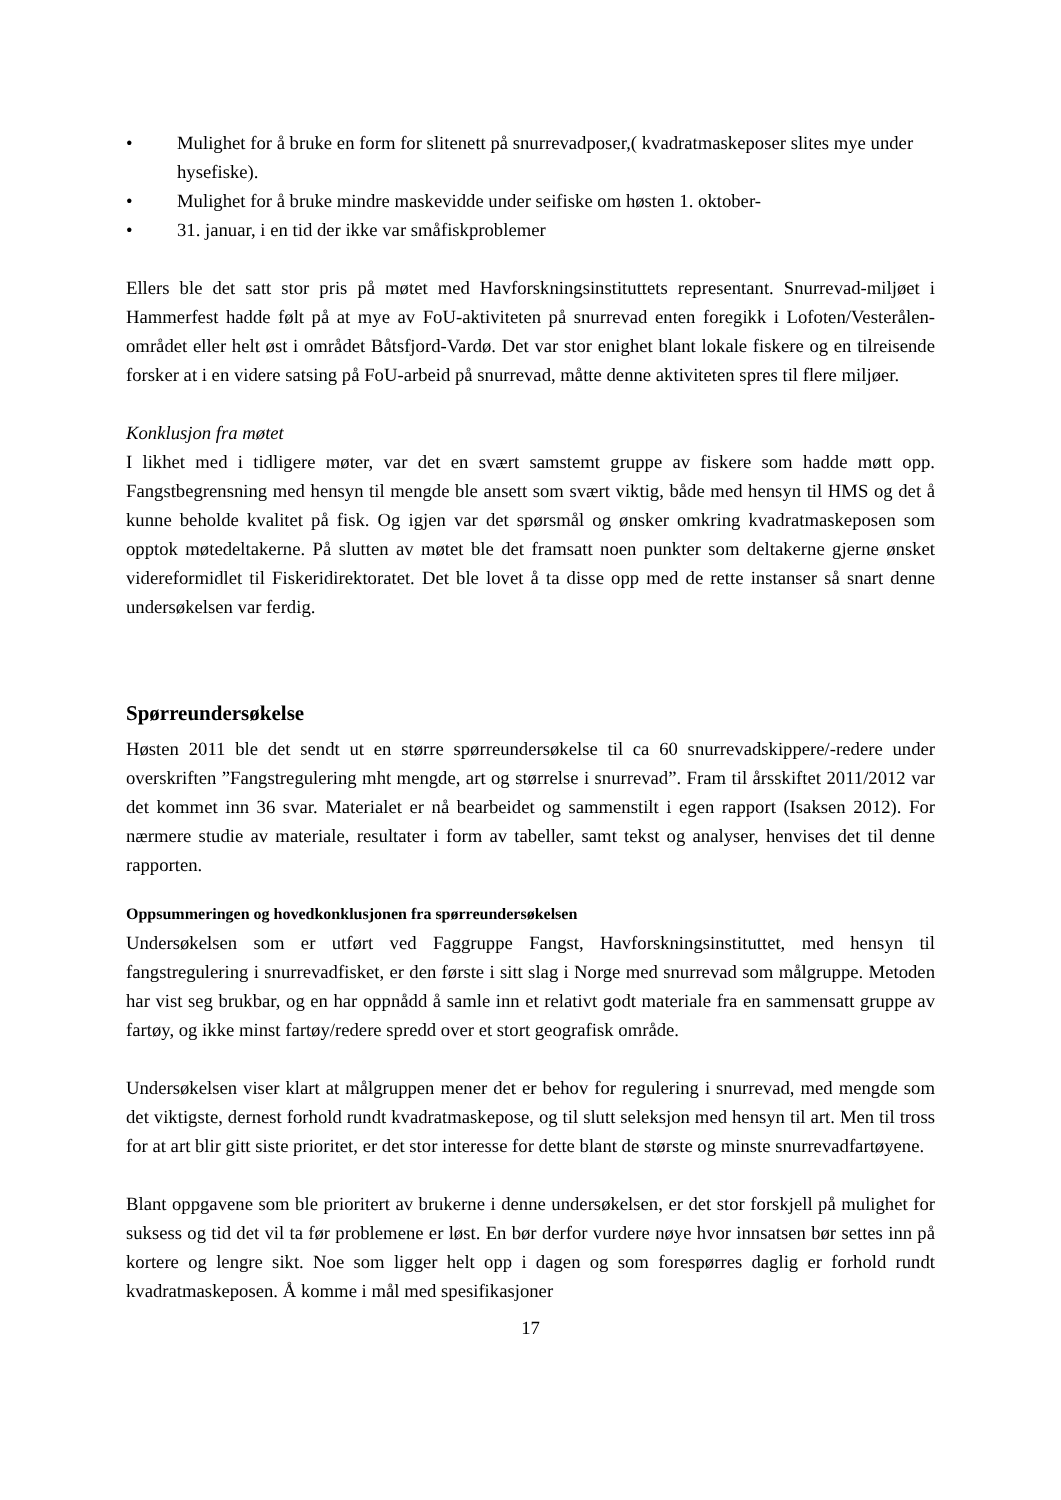• Mulighet for å bruke en form for slitenett på snurrevadposer,( kvadratmaskeposer slites mye under hysefiske).
• Mulighet for å bruke mindre maskevidde under seifiske om høsten 1. oktober-
• 31. januar, i en tid der ikke var småfiskproblemer
Ellers ble det satt stor pris på møtet med Havforskningsinstituttets representant. Snurrevad-miljøet i Hammerfest hadde følt på at mye av FoU-aktiviteten på snurrevad enten foregikk i Lofoten/Vesterålen-området eller helt øst i området Båtsfjord-Vardø. Det var stor enighet blant lokale fiskere og en tilreisende forsker at i en videre satsing på FoU-arbeid på snurrevad, måtte denne aktiviteten spres til flere miljøer.
Konklusjon fra møtet
I likhet med i tidligere møter, var det en svært samstemt gruppe av fiskere som hadde møtt opp. Fangstbegrensning med hensyn til mengde ble ansett som svært viktig, både med hensyn til HMS og det å kunne beholde kvalitet på fisk. Og igjen var det spørsmål og ønsker omkring kvadratmaskeposen som opptok møtedeltakerne. På slutten av møtet ble det framsatt noen punkter som deltakerne gjerne ønsket videreformidlet til Fiskeridirektoratet. Det ble lovet å ta disse opp med de rette instanser så snart denne undersøkelsen var ferdig.
Spørreundersøkelse
Høsten 2011 ble det sendt ut en større spørreundersøkelse til ca 60 snurrevadskippere/-redere under overskriften ”Fangstregulering mht mengde, art og størrelse i snurrevad”. Fram til årsskiftet 2011/2012 var det kommet inn 36 svar. Materialet er nå bearbeidet og sammenstilt i egen rapport (Isaksen 2012). For nærmere studie av materiale, resultater i form av tabeller, samt tekst og analyser, henvises det til denne rapporten.
Oppsummeringen og hovedkonklusjonen fra spørreundersøkelsen
Undersøkelsen som er utført ved Faggruppe Fangst, Havforskningsinstituttet, med hensyn til fangstregulering i snurrevadfisket, er den første i sitt slag i Norge med snurrevad som målgruppe. Metoden har vist seg brukbar, og en har oppnådd å samle inn et relativt godt materiale fra en sammensatt gruppe av fartøy, og ikke minst fartøy/redere spredd over et stort geografisk område.
Undersøkelsen viser klart at målgruppen mener det er behov for regulering i snurrevad, med mengde som det viktigste, dernest forhold rundt kvadratmaskepose, og til slutt seleksjon med hensyn til art. Men til tross for at art blir gitt siste prioritet, er det stor interesse for dette blant de største og minste snurrevadfartøyene.
Blant oppgavene som ble prioritert av brukerne i denne undersøkelsen, er det stor forskjell på mulighet for suksess og tid det vil ta før problemene er løst. En bør derfor vurdere nøye hvor innsatsen bør settes inn på kortere og lengre sikt. Noe som ligger helt opp i dagen og som forespørres daglig er forhold rundt kvadratmaskeposen. Å komme i mål med spesifikasjoner
17